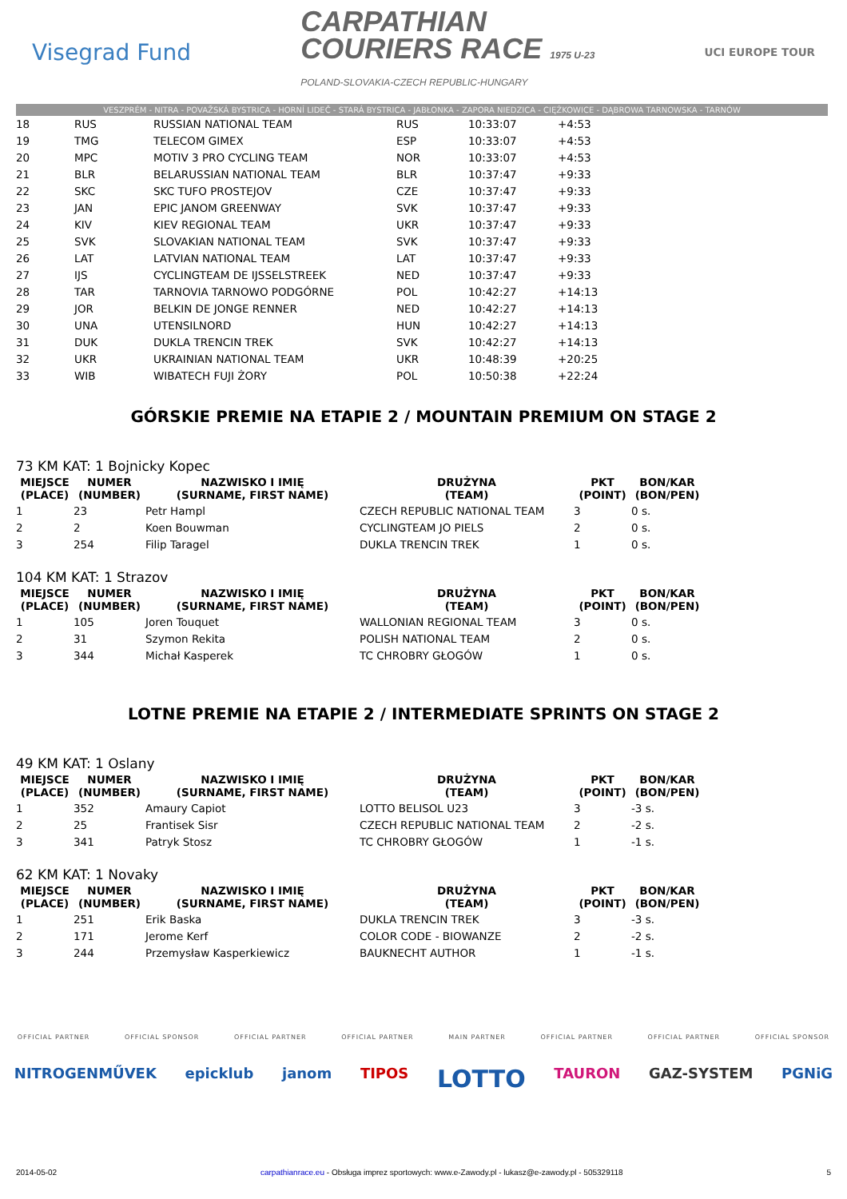Visegrad Fund
CARPATHIAN
COURIERS RACE 1975 U-23
POLAND-SLOVAKIA-CZECH REPUBLIC-HUNGARY
UCI EUROPE TOUR
VESZPRÉM - NITRA - POVAŽSKÁ BYSTRICA - HORNÍ LIDEČ - STARÁ BYSTRICA - JABŁONKA - ZAPORA NIEDZICA - CIĘŻKOWICE - DĄBROWA TARNOWSKA - TARNÓW
| 18 | RUS | RUSSIAN NATIONAL TEAM | RUS | 10:33:07 | +4:53 |
| 19 | TMG | TELECOM GIMEX | ESP | 10:33:07 | +4:53 |
| 20 | MPC | MOTIV 3 PRO CYCLING TEAM | NOR | 10:33:07 | +4:53 |
| 21 | BLR | BELARUSSIAN NATIONAL TEAM | BLR | 10:37:47 | +9:33 |
| 22 | SKC | SKC TUFO PROSTEJOV | CZE | 10:37:47 | +9:33 |
| 23 | JAN | EPIC JANOM GREENWAY | SVK | 10:37:47 | +9:33 |
| 24 | KIV | KIEV REGIONAL TEAM | UKR | 10:37:47 | +9:33 |
| 25 | SVK | SLOVAKIAN NATIONAL TEAM | SVK | 10:37:47 | +9:33 |
| 26 | LAT | LATVIAN NATIONAL TEAM | LAT | 10:37:47 | +9:33 |
| 27 | IJS | CYCLINGTEAM DE IJSSELSTREEK | NED | 10:37:47 | +9:33 |
| 28 | TAR | TARNOVIA TARNOWO PODGÓRNE | POL | 10:42:27 | +14:13 |
| 29 | JOR | BELKIN DE JONGE RENNER | NED | 10:42:27 | +14:13 |
| 30 | UNA | UTENSILNORD | HUN | 10:42:27 | +14:13 |
| 31 | DUK | DUKLA TRENCIN TREK | SVK | 10:42:27 | +14:13 |
| 32 | UKR | UKRAINIAN NATIONAL TEAM | UKR | 10:48:39 | +20:25 |
| 33 | WIB | WIBATECH FUJI ŻORY | POL | 10:50:38 | +22:24 |
GÓRSKIE PREMIE NA ETAPIE 2 / MOUNTAIN PREMIUM ON STAGE 2
73 KM KAT: 1 Bojnicky Kopec
| MIEJSCE (PLACE) | NUMER (NUMBER) | NAZWISKO I IMIĘ (SURNAME, FIRST NAME) | DRUŻYNA (TEAM) | PKT (POINT) | BON/KAR (BON/PEN) |
| --- | --- | --- | --- | --- | --- |
| 1 | 23 | Petr Hampl | CZECH REPUBLIC NATIONAL TEAM | 3 | 0 s. |
| 2 | 2 | Koen Bouwman | CYCLINGTEAM JO PIELS | 2 | 0 s. |
| 3 | 254 | Filip Taragel | DUKLA TRENCIN TREK | 1 | 0 s. |
104 KM KAT: 1 Strazov
| MIEJSCE (PLACE) | NUMER (NUMBER) | NAZWISKO I IMIĘ (SURNAME, FIRST NAME) | DRUŻYNA (TEAM) | PKT (POINT) | BON/KAR (BON/PEN) |
| --- | --- | --- | --- | --- | --- |
| 1 | 105 | Joren Touquet | WALLONIAN REGIONAL TEAM | 3 | 0 s. |
| 2 | 31 | Szymon Rekita | POLISH NATIONAL TEAM | 2 | 0 s. |
| 3 | 344 | Michał Kasperek | TC CHROBRY GŁOGÓW | 1 | 0 s. |
LOTNE PREMIE NA ETAPIE 2 / INTERMEDIATE SPRINTS ON STAGE 2
49 KM KAT: 1 Oslany
| MIEJSCE (PLACE) | NUMER (NUMBER) | NAZWISKO I IMIĘ (SURNAME, FIRST NAME) | DRUŻYNA (TEAM) | PKT (POINT) | BON/KAR (BON/PEN) |
| --- | --- | --- | --- | --- | --- |
| 1 | 352 | Amaury Capiot | LOTTO BELISOL U23 | 3 | -3 s. |
| 2 | 25 | Frantisek Sisr | CZECH REPUBLIC NATIONAL TEAM | 2 | -2 s. |
| 3 | 341 | Patryk Stosz | TC CHROBRY GŁOGÓW | 1 | -1 s. |
62 KM KAT: 1 Novaky
| MIEJSCE (PLACE) | NUMER (NUMBER) | NAZWISKO I IMIĘ (SURNAME, FIRST NAME) | DRUŻYNA (TEAM) | PKT (POINT) | BON/KAR (BON/PEN) |
| --- | --- | --- | --- | --- | --- |
| 1 | 251 | Erik Baska | DUKLA TRENCIN TREK | 3 | -3 s. |
| 2 | 171 | Jerome Kerf | COLOR CODE - BIOWANZE | 2 | -2 s. |
| 3 | 244 | Przemysław Kasperkiewicz | BAUKNECHT AUTHOR | 1 | -1 s. |
OFFICIAL PARTNER OFFICIAL SPONSOR OFFICIAL PARTNER OFFICIAL PARTNER MAIN PARTNER OFFICIAL PARTNER OFFICIAL PARTNER OFFICIAL SPONSOR
NITROGENMŰVEK epicklub janom TIPOS LOTTO TAURON GAZ-SYSTEM PGNiG
2014-05-02 carpathianrace.eu - Obsługa imprez sportowych: www.e-Zawody.pl - lukasz@e-zawody.pl - 505329118 5